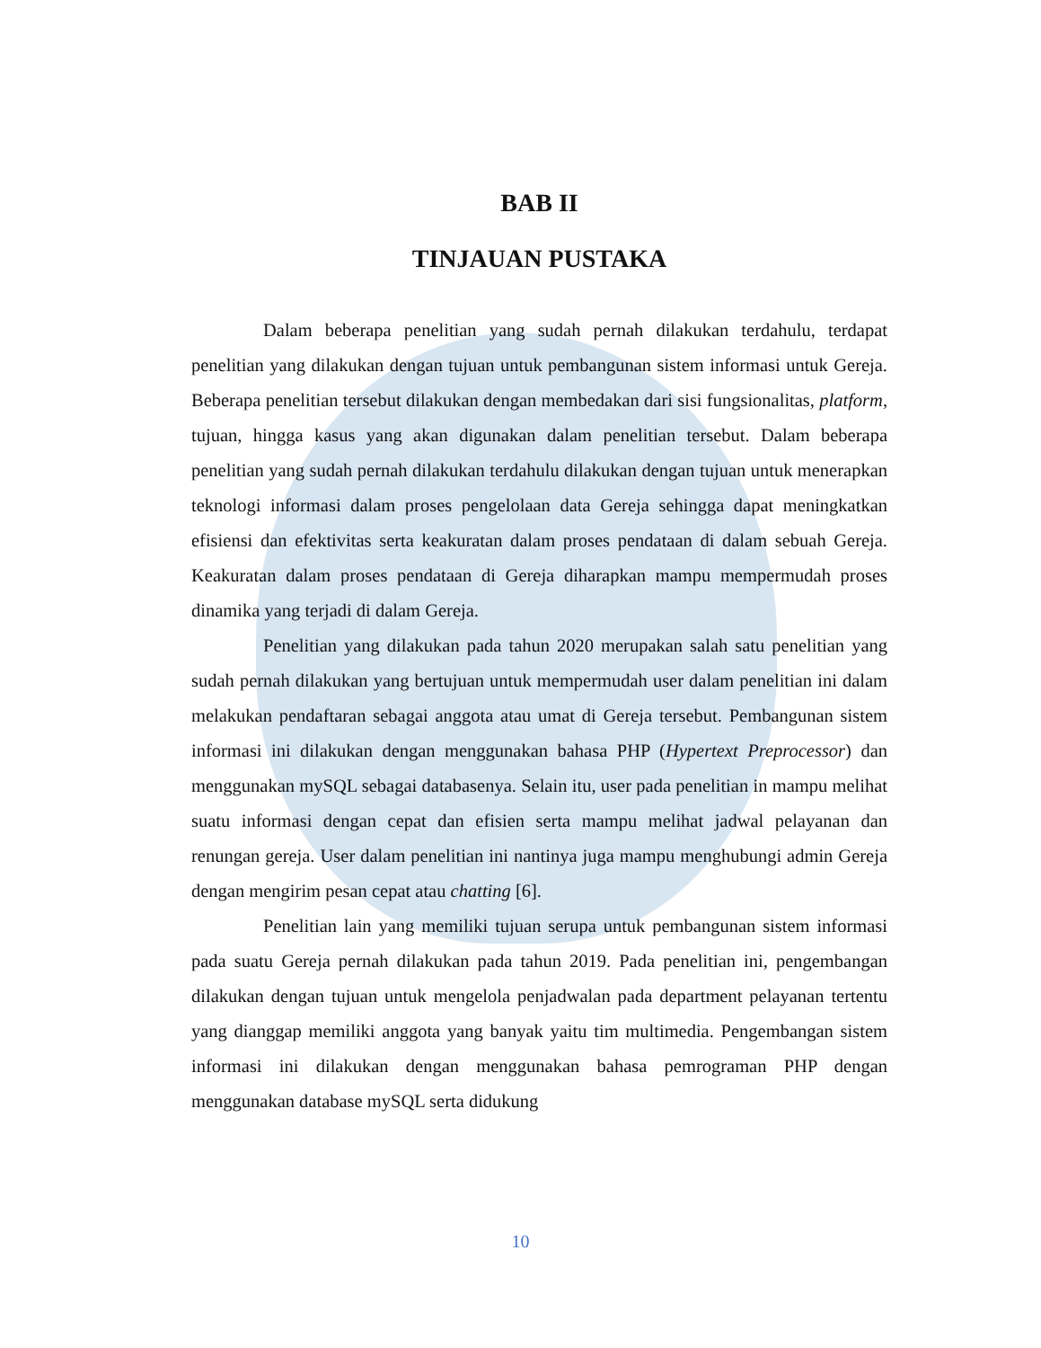BAB II
TINJAUAN PUSTAKA
Dalam beberapa penelitian yang sudah pernah dilakukan terdahulu, terdapat penelitian yang dilakukan dengan tujuan untuk pembangunan sistem informasi untuk Gereja. Beberapa penelitian tersebut dilakukan dengan membedakan dari sisi fungsionalitas, platform, tujuan, hingga kasus yang akan digunakan dalam penelitian tersebut. Dalam beberapa penelitian yang sudah pernah dilakukan terdahulu dilakukan dengan tujuan untuk menerapkan teknologi informasi dalam proses pengelolaan data Gereja sehingga dapat meningkatkan efisiensi dan efektivitas serta keakuratan dalam proses pendataan di dalam sebuah Gereja. Keakuratan dalam proses pendataan di Gereja diharapkan mampu mempermudah proses dinamika yang terjadi di dalam Gereja.
Penelitian yang dilakukan pada tahun 2020 merupakan salah satu penelitian yang sudah pernah dilakukan yang bertujuan untuk mempermudah user dalam penelitian ini dalam melakukan pendaftaran sebagai anggota atau umat di Gereja tersebut. Pembangunan sistem informasi ini dilakukan dengan menggunakan bahasa PHP (Hypertext Preprocessor) dan menggunakan mySQL sebagai databasenya. Selain itu, user pada penelitian in mampu melihat suatu informasi dengan cepat dan efisien serta mampu melihat jadwal pelayanan dan renungan gereja. User dalam penelitian ini nantinya juga mampu menghubungi admin Gereja dengan mengirim pesan cepat atau chatting [6].
Penelitian lain yang memiliki tujuan serupa untuk pembangunan sistem informasi pada suatu Gereja pernah dilakukan pada tahun 2019. Pada penelitian ini, pengembangan dilakukan dengan tujuan untuk mengelola penjadwalan pada department pelayanan tertentu yang dianggap memiliki anggota yang banyak yaitu tim multimedia. Pengembangan sistem informasi ini dilakukan dengan menggunakan bahasa pemrograman PHP dengan menggunakan database mySQL serta didukung
10